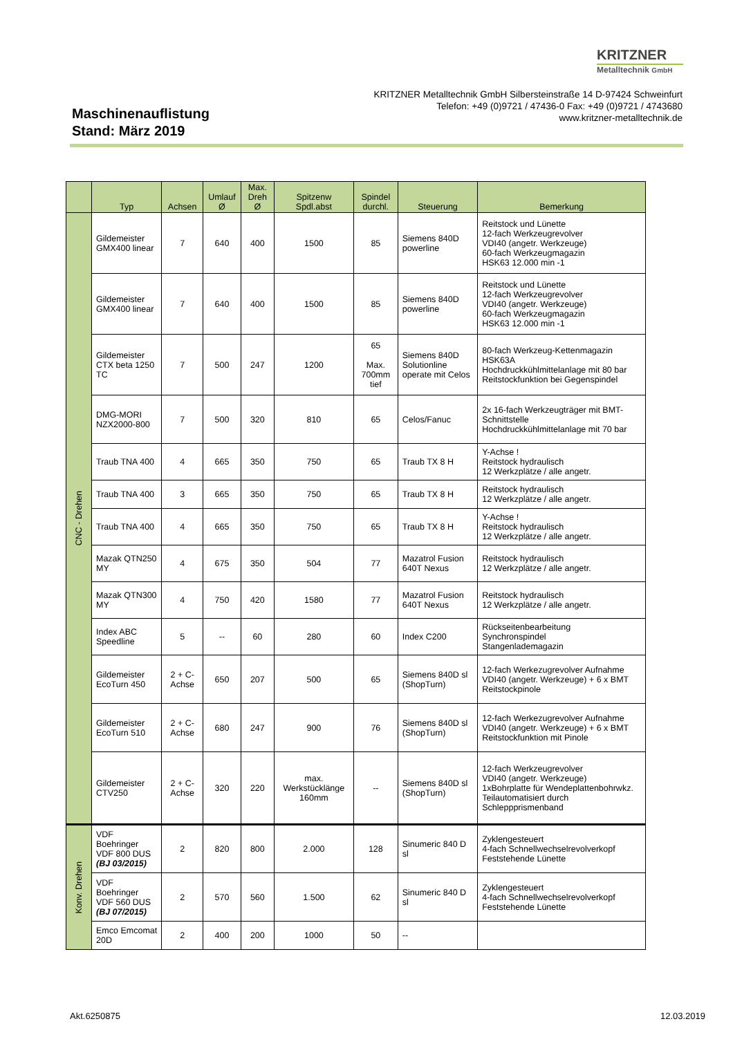KRITZNER
Metalltechnik GmbH
KRITZNER Metalltechnik GmbH Silbersteinstraße 14 D-97424 Schweinfurt
Telefon: +49 (0)9721 / 47436-0 Fax: +49 (0)9721 / 4743680
www.kritzner-metalltechnik.de
Maschinenauflistung
Stand: März 2019
| | Typ | Achsen | Umlauf Ø | Max. Dreh Ø | Spitzenw Spdl.abst | Spindel durchl. | Steuerung | Bemerkung |
| --- | --- | --- | --- | --- | --- | --- | --- | --- |
| CNC - Drehen | Gildemeister GMX400 linear | 7 | 640 | 400 | 1500 | 85 | Siemens 840D powerline | Reitstock und Lünette 12-fach Werkzeugrevolver VDI40 (angetr. Werkzeuge) 60-fach Werkzeugmagazin HSK63 12.000 min -1 |
| | Gildemeister GMX400 linear | 7 | 640 | 400 | 1500 | 85 | Siemens 840D powerline | Reitstock und Lünette 12-fach Werkzeugrevolver VDI40 (angetr. Werkzeuge) 60-fach Werkzeugmagazin HSK63 12.000 min -1 |
| | Gildemeister CTX beta 1250 TC | 7 | 500 | 247 | 1200 | 65 Max. 700mm tief | Siemens 840D Solutionline operate mit Celos | 80-fach Werkzeug-Kettenmagazin HSK63A Hochdruckkühlmittelanlage mit 80 bar Reitstockfunktion bei Gegenspindel |
| | DMG-MORI NZX2000-800 | 7 | 500 | 320 | 810 | 65 | Celos/Fanuc | 2x 16-fach Werkzeugträger mit BMT-Schnittstelle Hochdruckkühlmittelanlage mit 70 bar |
| | Traub TNA 400 | 4 | 665 | 350 | 750 | 65 | Traub TX 8 H | Y-Achse ! Reitstock hydraulisch 12 Werkzplätze / alle angetr. |
| | Traub TNA 400 | 3 | 665 | 350 | 750 | 65 | Traub TX 8 H | Reitstock hydraulisch 12 Werkzplätze / alle angetr. |
| | Traub TNA 400 | 4 | 665 | 350 | 750 | 65 | Traub TX 8 H | Y-Achse ! Reitstock hydraulisch 12 Werkzplätze / alle angetr. |
| | Mazak QTN250 MY | 4 | 675 | 350 | 504 | 77 | Mazatrol Fusion 640T Nexus | Reitstock hydraulisch 12 Werkzplätze / alle angetr. |
| | Mazak QTN300 MY | 4 | 750 | 420 | 1580 | 77 | Mazatrol Fusion 640T Nexus | Reitstock hydraulisch 12 Werkzplätze / alle angetr. |
| | Index ABC Speedline | 5 | -- | 60 | 280 | 60 | Index C200 | Rückseitenbearbeitung Synchronspindel Stangenlademagazin |
| | Gildemeister EcoTurn 450 | 2 + C-Achse | 650 | 207 | 500 | 65 | Siemens 840D sl (ShopTurn) | 12-fach Werkezugrevolver Aufnahme VDI40 (angetr. Werkzeuge) + 6 x BMT Reitstockpinole |
| | Gildemeister EcoTurn 510 | 2 + C-Achse | 680 | 247 | 900 | 76 | Siemens 840D sl (ShopTurn) | 12-fach Werkezugrevolver Aufnahme VDI40 (angetr. Werkzeuge) + 6 x BMT Reitstockfunktion mit Pinole |
| | Gildemeister CTV250 | 2 + C-Achse | 320 | 220 | max. Werkstücklänge 160mm | -- | Siemens 840D sl (ShopTurn) | 12-fach Werkzeugrevolver VDI40 (angetr. Werkzeuge) 1xBohrplatte für Wendeplattenbohrwkz. Teilautomatisiert durch Schleppprismenband |
| Konv. Drehen | VDF Boehringer VDF 800 DUS (BJ 03/2015) | 2 | 820 | 800 | 2.000 | 128 | Sinumeric 840 D sl | Zyklengesteuert 4-fach Schnellwechselrevolverkopf Feststehende Lünette |
| | VDF Boehringer VDF 560 DUS (BJ 07/2015) | 2 | 570 | 560 | 1.500 | 62 | Sinumeric 840 D sl | Zyklengesteuert 4-fach Schnellwechselrevolverkopf Feststehende Lünette |
| | Emco Emcomat 20D | 2 | 400 | 200 | 1000 | 50 | -- | |
Akt.6250875 12.03.2019